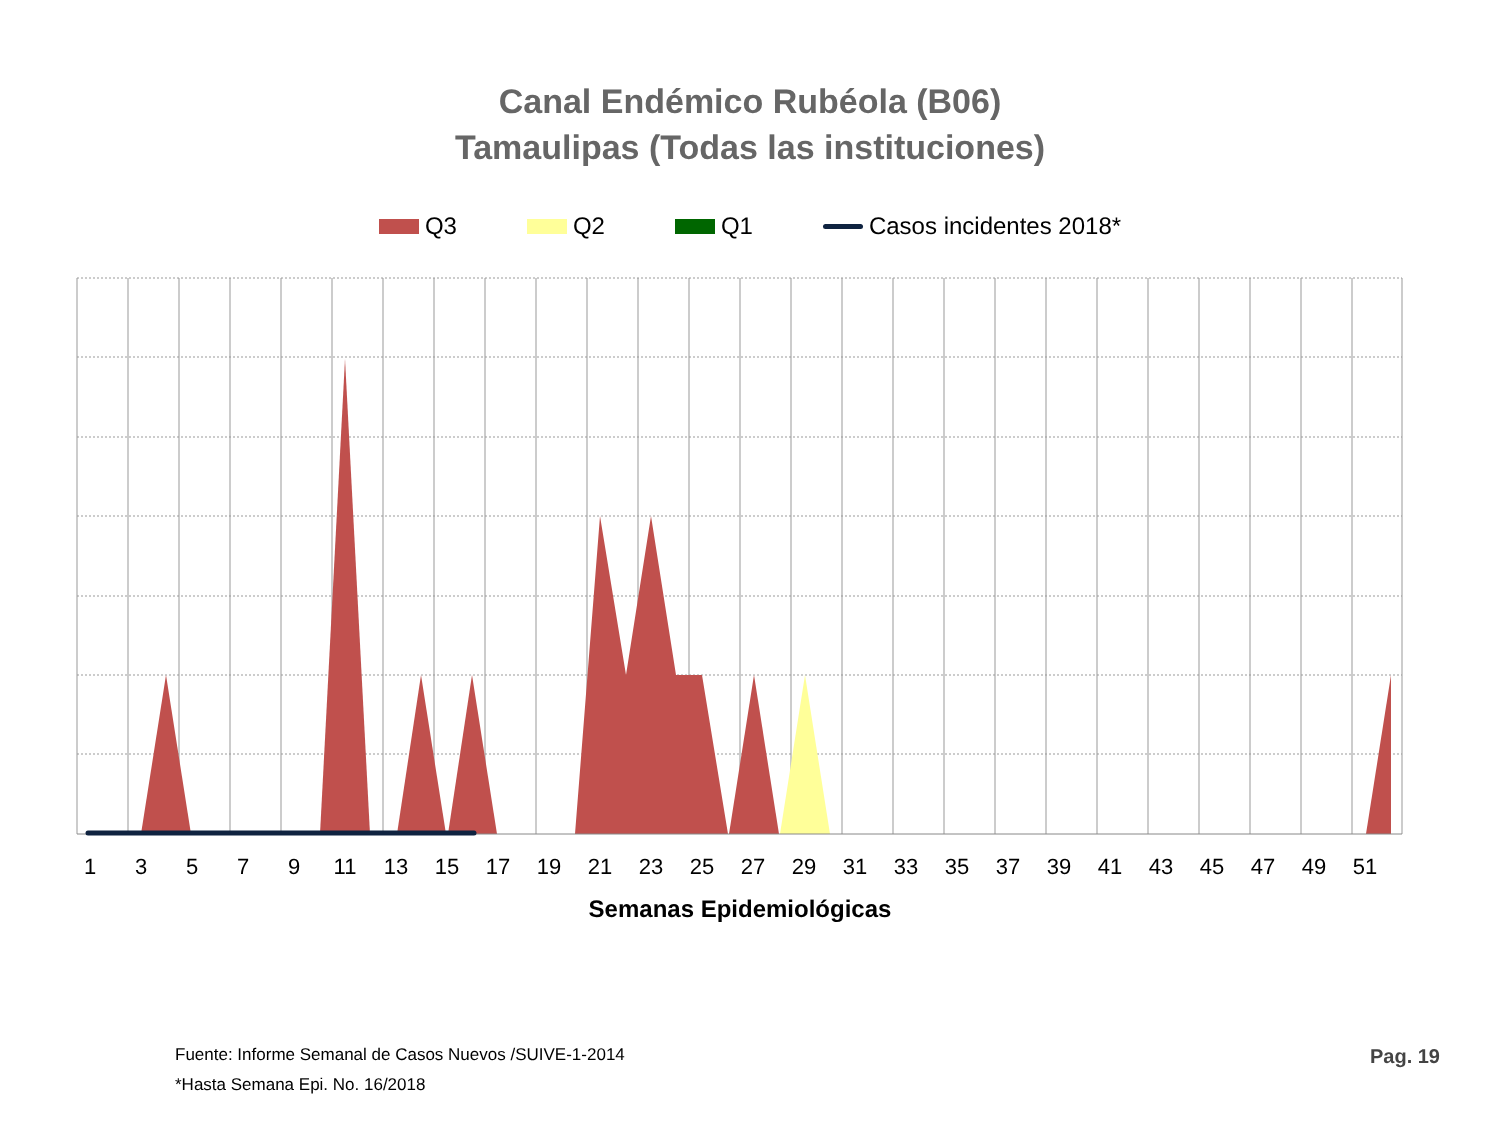Canal Endémico Rubéola (B06)
Tamaulipas (Todas las instituciones)
Q3 Q2 Q1 Casos incidentes 2018*
1
3
5
7
9
11
13
15
17
19
21
23
25
27
29
31
33
35
37
39
41
43
45
47
49
51
Semanas Epidemiológicas
Fuente: Informe Semanal de Casos Nuevos /SUIVE-1-2014
*Hasta Semana Epi. No. 16/2018
Pag. 19